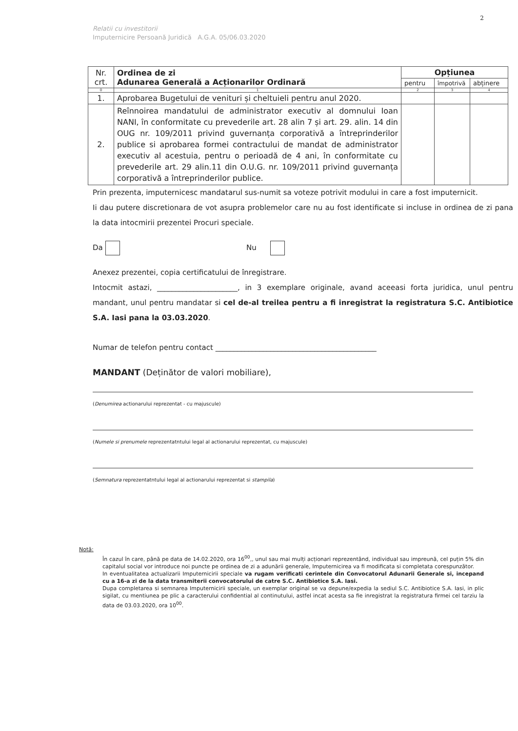2
Relatii cu investitorii
Imputernicire Persoană Juridică A.G.A. 05/06.03.2020
| Nr. crt. | Ordinea de zi Adunarea Generală a Acționarilor Ordinară | Opțiunea | | |
| | | pentru | împotrivă | abținere |
| 0 | 1 | 2 | 3 | 4 |
| 1. | Aprobarea Bugetului de venituri și cheltuieli pentru anul 2020. | | | |
| 2. | Reînnoirea mandatului de administrator executiv al domnului Ioan NANI, în conformitate cu prevederile art. 28 alin 7 și art. 29. alin. 14 din OUG nr. 109/2011 privind guvernanța corporativă a întreprinderilor publice si aprobarea formei contractului de mandat de administrator executiv al acestuia, pentru o perioadă de 4 ani, în conformitate cu prevederile art. 29 alin.11 din O.U.G. nr. 109/2011 privind guvernanța corporativă a întreprinderilor publice. | | | |
Prin prezenta, imputernicesc mandatarul sus-numit sa voteze potrivit modului in care a fost imputernicit.
Ii dau putere discretionara de vot asupra problemelor care nu au fost identificate si incluse in ordinea de zi pana la data intocmirii prezentei Procuri speciale.
Da Nu
Anexez prezentei, copia certificatului de înregistrare.
Intocmit astazi, ______________________, in 3 exemplare originale, avand aceeasi forta juridica, unul pentru mandant, unul pentru mandatar si cel de-al treilea pentru a fi inregistrat la registratura S.C. Antibiotice S.A. Iasi pana la 03.03.2020.
Numar de telefon pentru contact ____________________________________________
MANDANT (Deținător de valori mobiliare),
(Denumirea actionarului reprezentat - cu majuscule)
(Numele si prenumele reprezentatntului legal al actionarului reprezentat, cu majuscule)
(Semnatura reprezentatntului legal al actionarului reprezentat si stampila)
Notă:
În cazul în care, până pe data de 14.02.2020, ora 16<sup>00</sup>,, unul sau mai mulți acționari reprezentând, individual sau impreună, cel puțin 5% din capitalul social vor introduce noi puncte pe ordinea de zi a adunării generale, Imputernicirea va fi modificata si completata corespunzător.
In eventualitatea actualizarii Imputernicirii speciale va rugam verificati cerintele din Convocatorul Adunarii Generale si, incepand cu a 16-a zi de la data transmiterii convocatorului de catre S.C. Antibiotice S.A. Iasi.
Dupa completarea si semnarea Imputernicirii speciale, un exemplar original se va depune/expedia la sediul S.C. Antibiotice S.A. Iasi, in plic sigilat, cu mentiunea pe plic a caracterului confidential al continutului, astfel incat acesta sa fie inregistrat la registratura firmei cel tarziu la data de 03.03.2020, ora 10<sup>00</sup>.